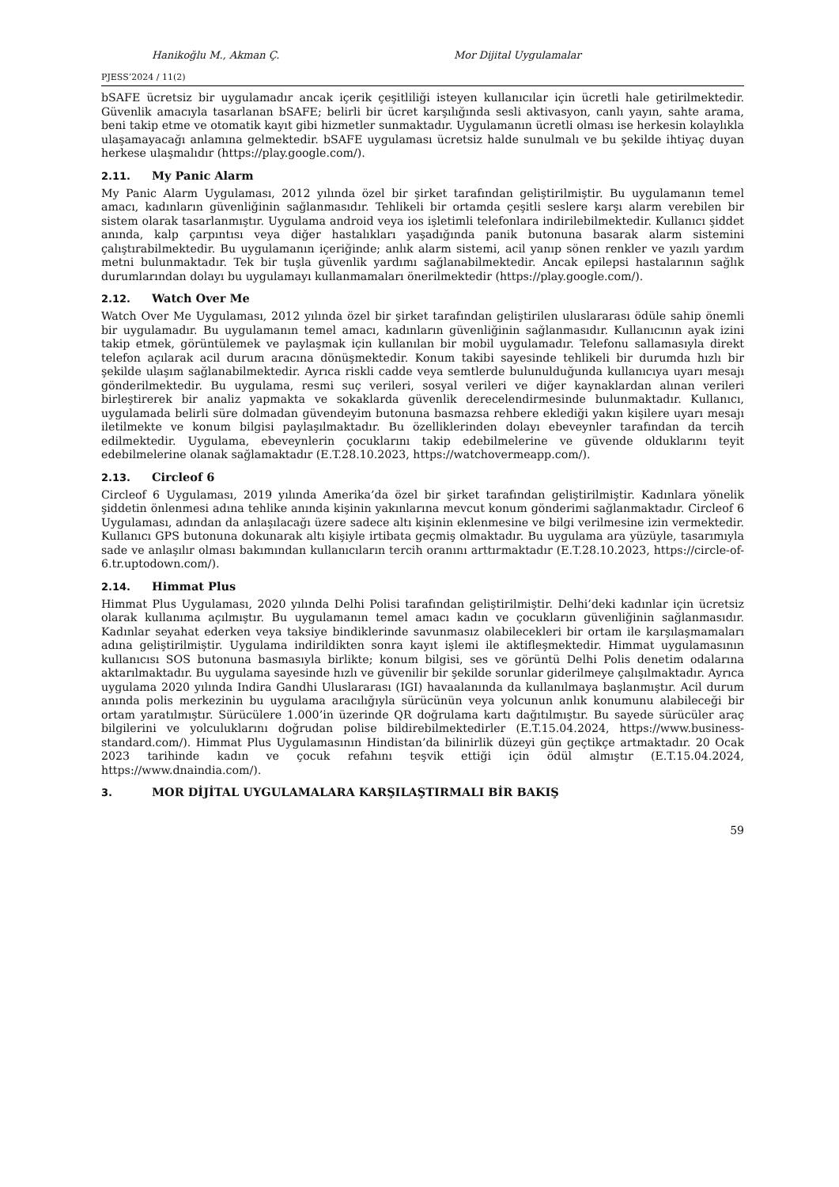Hanikoğlu M., Akman Ç. Mor Dijital Uygulamalar
PJESS’2024 / 11(2)
bSAFE ücretsiz bir uygulamadır ancak içerik çeşitliliği isteyen kullanıcılar için ücretli hale getirilmektedir. Güvenlik amacıyla tasarlanan bSAFE; belirli bir ücret karşılığında sesli aktivasyon, canlı yayın, sahte arama, beni takip etme ve otomatik kayıt gibi hizmetler sunmaktadır. Uygulamanın ücretli olması ise herkesin kolaylıkla ulaşamayacağı anlamına gelmektedir. bSAFE uygulaması ücretsiz halde sunulmalı ve bu şekilde ihtiyaç duyan herkese ulaşmalıdır (https://play.google.com/).
2.11. My Panic Alarm
My Panic Alarm Uygulaması, 2012 yılında özel bir şirket tarafından geliştirilmiştir. Bu uygulamanın temel amacı, kadınların güvenliğinin sağlanmasıdır. Tehlikeli bir ortamda çeşitli seslere karşı alarm verebilen bir sistem olarak tasarlanmıştır. Uygulama android veya ios işletimli telefonlara indirilebilmektedir. Kullanıcı şiddet anında, kalp çarpıntısı veya diğer hastalıkları yaşadığında panik butonuna basarak alarm sistemini çalıştırabilmektedir. Bu uygulamanın içeriğinde; anlık alarm sistemi, acil yanıp sönen renkler ve yazılı yardım metni bulunmaktadır. Tek bir tuşla güvenlik yardımı sağlanabilmektedir. Ancak epilepsi hastalarının sağlık durumlarından dolayı bu uygulamayı kullanmamaları önerilmektedir (https://play.google.com/).
2.12. Watch Over Me
Watch Over Me Uygulaması, 2012 yılında özel bir şirket tarafından geliştirilen uluslararası ödüle sahip önemli bir uygulamadır. Bu uygulamanın temel amacı, kadınların güvenliğinin sağlanmasıdır. Kullanıcının ayak izini takip etmek, görüntülemek ve paylaşmak için kullanılan bir mobil uygulamadır. Telefonu sallamasıyla direkt telefon açılarak acil durum aracına dönüşmektedir. Konum takibi sayesinde tehlikeli bir durumda hızlı bir şekilde ulaşım sağlanabilmektedir. Ayrıca riskli cadde veya semtlerde bulunulduğunda kullanıcıya uyarı mesajı gönderilmektedir. Bu uygulama, resmi suç verileri, sosyal verileri ve diğer kaynaklardan alınan verileri birleştirerek bir analiz yapmakta ve sokaklarda güvenlik derecelendirmesinde bulunmaktadır. Kullanıcı, uygulamada belirli süre dolmadan güvendeyim butonuna basmazsa rehbere eklediği yakın kişilere uyarı mesajı iletilmekte ve konum bilgisi paylaşılmaktadır. Bu özelliklerinden dolayı ebeveynler tarafından da tercih edilmektedir. Uygulama, ebeveynlerin çocuklarını takip edebilmelerine ve güvende olduklarını teyit edebilmelerine olanak sağlamaktadır (E.T.28.10.2023, https://watchovermeapp.com/).
2.13. Circleof 6
Circleof 6 Uygulaması, 2019 yılında Amerika’da özel bir şirket tarafından geliştirilmiştir. Kadınlara yönelik şiddetin önlenmesi adına tehlike anında kişinin yakınlarına mevcut konum gönderimi sağlanmaktadır. Circleof 6 Uygulaması, adından da anlaşılacağı üzere sadece altı kişinin eklenmesine ve bilgi verilmesine izin vermektedir. Kullanıcı GPS butonuna dokunarak altı kişiyle irtibata geçmiş olmaktadır. Bu uygulama ara yüzüyle, tasarımıyla sade ve anlaşılır olması bakımından kullanıcıların tercih oranını arttırmaktadır (E.T.28.10.2023, https://circle-of-6.tr.uptodown.com/).
2.14. Himmat Plus
Himmat Plus Uygulaması, 2020 yılında Delhi Polisi tarafından geliştirilmiştir. Delhi’deki kadınlar için ücretsiz olarak kullanıma açılmıştır. Bu uygulamanın temel amacı kadın ve çocukların güvenliğinin sağlanmasıdır. Kadınlar seyahat ederken veya taksiye bindiklerinde savunmasız olabilecekleri bir ortam ile karşılaşmamaları adına geliştirilmiştir. Uygulama indirildikten sonra kayıt işlemi ile aktifleşmektedir. Himmat uygulamasının kullanıcısı SOS butonuna basmasıyla birlikte; konum bilgisi, ses ve görüntü Delhi Polis denetim odalarına aktarılmaktadır. Bu uygulama sayesinde hızlı ve güvenilir bir şekilde sorunlar giderilmeye çalışılmaktadır. Ayrıca uygulama 2020 yılında Indira Gandhi Uluslararası (IGI) havaalanında da kullanılmaya başlanmıştır. Acil durum anında polis merkezinin bu uygulama aracılığıyla sürücünün veya yolcunun anlık konumunu alabileceği bir ortam yaratılmıştır. Sürücülere 1.000’in üzerinde QR doğrulama kartı dağıtılmıştır. Bu sayede sürücüler araç bilgilerini ve yolculuklarını doğrudan polise bildirebilmektedirler (E.T.15.04.2024, https://www.business-standard.com/). Himmat Plus Uygulamasının Hindistan’da bilinirlik düzeyi gün geçtikçe artmaktadır. 20 Ocak 2023 tarihinde kadın ve çocuk refahını teşvik ettiği için ödül almıştır (E.T.15.04.2024, https://www.dnaindia.com/).
3. MOR DİJİTAL UYGULAMALARA KARŞILAŞTIRMALI BİR BAKIŞ
59